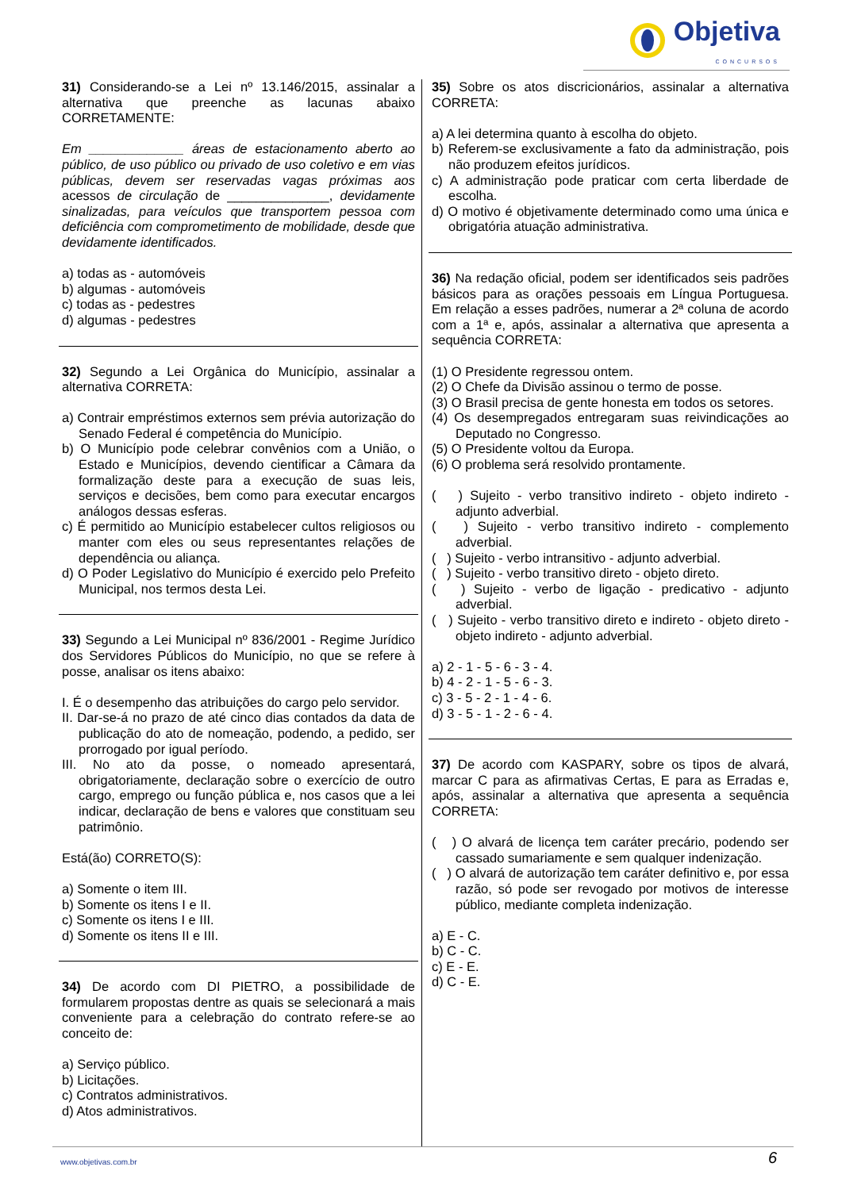Objetiva
CONCURSOS
31) Considerando-se a Lei nº 13.146/2015, assinalar a alternativa que preenche as lacunas abaixo CORRETAMENTE:
Em _____________ áreas de estacionamento aberto ao público, de uso público ou privado de uso coletivo e em vias públicas, devem ser reservadas vagas próximas aos acessos de circulação de ______________, devidamente sinalizadas, para veículos que transportem pessoa com deficiência com comprometimento de mobilidade, desde que devidamente identificados.
a) todas as - automóveis
b) algumas - automóveis
c) todas as - pedestres
d) algumas - pedestres
32) Segundo a Lei Orgânica do Município, assinalar a alternativa CORRETA:
a) Contrair empréstimos externos sem prévia autorização do Senado Federal é competência do Município.
b) O Município pode celebrar convênios com a União, o Estado e Municípios, devendo cientificar a Câmara da formalização deste para a execução de suas leis, serviços e decisões, bem como para executar encargos análogos dessas esferas.
c) É permitido ao Município estabelecer cultos religiosos ou manter com eles ou seus representantes relações de dependência ou aliança.
d) O Poder Legislativo do Município é exercido pelo Prefeito Municipal, nos termos desta Lei.
33) Segundo a Lei Municipal nº 836/2001 - Regime Jurídico dos Servidores Públicos do Município, no que se refere à posse, analisar os itens abaixo:
I. É o desempenho das atribuições do cargo pelo servidor.
II. Dar-se-á no prazo de até cinco dias contados da data de publicação do ato de nomeação, podendo, a pedido, ser prorrogado por igual período.
III. No ato da posse, o nomeado apresentará, obrigatoriamente, declaração sobre o exercício de outro cargo, emprego ou função pública e, nos casos que a lei indicar, declaração de bens e valores que constituam seu patrimônio.
Está(ão) CORRETO(S):
a) Somente o item III.
b) Somente os itens I e II.
c) Somente os itens I e III.
d) Somente os itens II e III.
34) De acordo com DI PIETRO, a possibilidade de formularem propostas dentre as quais se selecionará a mais conveniente para a celebração do contrato refere-se ao conceito de:
a) Serviço público.
b) Licitações.
c) Contratos administrativos.
d) Atos administrativos.
35) Sobre os atos discricionários, assinalar a alternativa CORRETA:
a) A lei determina quanto à escolha do objeto.
b) Referem-se exclusivamente a fato da administração, pois não produzem efeitos jurídicos.
c) A administração pode praticar com certa liberdade de escolha.
d) O motivo é objetivamente determinado como uma única e obrigatória atuação administrativa.
36) Na redação oficial, podem ser identificados seis padrões básicos para as orações pessoais em Língua Portuguesa. Em relação a esses padrões, numerar a 2ª coluna de acordo com a 1ª e, após, assinalar a alternativa que apresenta a sequência CORRETA:
(1) O Presidente regressou ontem.
(2) O Chefe da Divisão assinou o termo de posse.
(3) O Brasil precisa de gente honesta em todos os setores.
(4) Os desempregados entregaram suas reivindicações ao Deputado no Congresso.
(5) O Presidente voltou da Europa.
(6) O problema será resolvido prontamente.
( ) Sujeito - verbo transitivo indireto - objeto indireto - adjunto adverbial.
( ) Sujeito - verbo transitivo indireto - complemento adverbial.
( ) Sujeito - verbo intransitivo - adjunto adverbial.
( ) Sujeito - verbo transitivo direto - objeto direto.
( ) Sujeito - verbo de ligação - predicativo - adjunto adverbial.
( ) Sujeito - verbo transitivo direto e indireto - objeto direto - objeto indireto - adjunto adverbial.
a) 2 - 1 - 5 - 6 - 3 - 4.
b) 4 - 2 - 1 - 5 - 6 - 3.
c) 3 - 5 - 2 - 1 - 4 - 6.
d) 3 - 5 - 1 - 2 - 6 - 4.
37) De acordo com KASPARY, sobre os tipos de alvará, marcar C para as afirmativas Certas, E para as Erradas e, após, assinalar a alternativa que apresenta a sequência CORRETA:
( ) O alvará de licença tem caráter precário, podendo ser cassado sumariamente e sem qualquer indenização.
( ) O alvará de autorização tem caráter definitivo e, por essa razão, só pode ser revogado por motivos de interesse público, mediante completa indenização.
a) E - C.
b) C - C.
c) E - E.
d) C - E.
www.objetivas.com.br 6